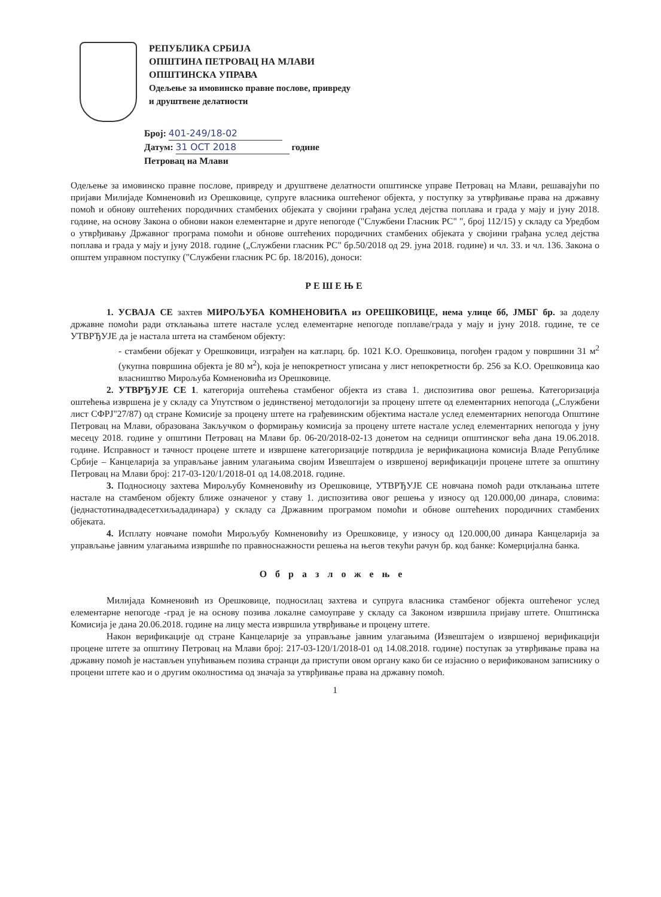РЕПУБЛИКА СРБИЈА
ОПШТИНА ПЕТРОВАЦ НА МЛАВИ
ОПШТИНСКА УПРАВА
Одељење за имовинско правне послове, привреду
и друштвене делатности
Број: 401-249/18-02
Датум: 31 OCT 2018 године
Петровац на Млави
Одељење за имовинско правне послове, привреду и друштвене делатности општинске управе Петровац на Млави, решавајући по пријави Милијаде Комненовић из Орешковице, супруге власника оштећеног објекта, у поступку за утврђивање права на државну помоћ и обнову оштећених породичних стамбених објеката у својини грађана услед дејства поплава и града у мају и јуну 2018. године, на основу Закона о обнови након елементарне и друге непогоде ("Службени Гласник РС" ", број 112/15) у складу са Уредбом о утврђивању Државног програма помоћи и обнове оштећених породичних стамбених објеката у својини грађана услед дејства поплава и града у мају и јуну 2018. године („Службени гласник РС" бр.50/2018 од 29. јуна 2018. године) и чл. 33. и чл. 136. Закона о општем управном поступку ("Службени гласник РС бр. 18/2016), доноси:
РЕШЕЊЕ
1. УСВАЈА СЕ захтев МИРОЉУБА КОМНЕНОВИЋА из ОРЕШКОВИЦЕ, нема улице бб, ЈМБГ бр. за доделу државне помоћи ради отклањања штете настале услед елементарне непогоде поплаве/града у мају и јуну 2018. године, те се УТВРЂУЈЕ да је настала штета на стамбеном објекту:
- стамбени објекат у Орешковици, изграђен на кат.парц. бр. 1021 К.О. Орешковица, погођен градом у површини 31 м<sup>2</sup> (укупна површина објекта је 80 м<sup>2</sup>), која је непокретност уписана у лист непокретности бр. 256 за К.О. Орешковица као власништво Мирољуба Комненовића из Орешковице.
2. УТВРЂУЈЕ СЕ 1. категорија оштећења стамбеног објекта из става 1. диспозитива овог решења. Категоризација оштећења извршена је у складу са Упутством о јединственој методологији за процену штете од елементарних непогода („Службени лист СФРЈ"27/87) од стране Комисије за процену штете на грађевинским објектима настале услед елементарних непогода Општине Петровац на Млави, образована Закључком о формирању комисија за процену штете настале услед елементарних непогода у јуну месецу 2018. године у општини Петровац на Млави бр. 06-20/2018-02-13 донетом на седници општинског већа дана 19.06.2018. године. Исправност и тачност процене штете и извршене категоризације потврдила је верификациона комисија Владе Републике Србије – Канцеларија за управљање јавним улагањима својим Извештајем о извршеној верификацији процене штете за општину Петровац на Млави број: 217-03-120/1/2018-01 од 14.08.2018. године.
3. Подносиоцу захтева Мирољубу Комненовићу из Орешковице, УТВРЂУЈЕ СЕ новчана помоћ ради отклањања штете настале на стамбеном објекту ближе означеног у ставу 1. диспозитива овог решења у износу од 120.000,00 динара, словима: (једнастотинадвадесетхиљададинара) у складу са Државним програмом помоћи и обнове оштећених породичних стамбених објеката.
4. Исплату новчане помоћи Мирољубу Комненовићу из Орешковице, у износу од 120.000,00 динара Канцеларија за управљање јавним улагањима извршиће по правноснажности решења на његов текући рачун бр. код банке: Комерцијална банка.
Образложење
Милијада Комненовић из Орешковице, подносилац захтева и супруга власника стамбеног објекта оштећеног услед елементарне непогоде -град је на основу позива локалне самоуправе у складу са Законом извршила пријаву штете. Општинска Комисија је дана 20.06.2018. године на лицу места извршила утврђивање и процену штете.
Након верификације од стране Канцеларије за управљање јавним улагањима (Извештајем о извршеној верификацији процене штете за општину Петровац на Млави број: 217-03-120/1/2018-01 од 14.08.2018. године) поступак за утврђивање права на државну помоћ је настављен упућивањем позива странци да приступи овом органу како би се изјаснио о верификованом записнику о процени штете као и о другим околностима од значаја за утврђивање права на државну помоћ.
1